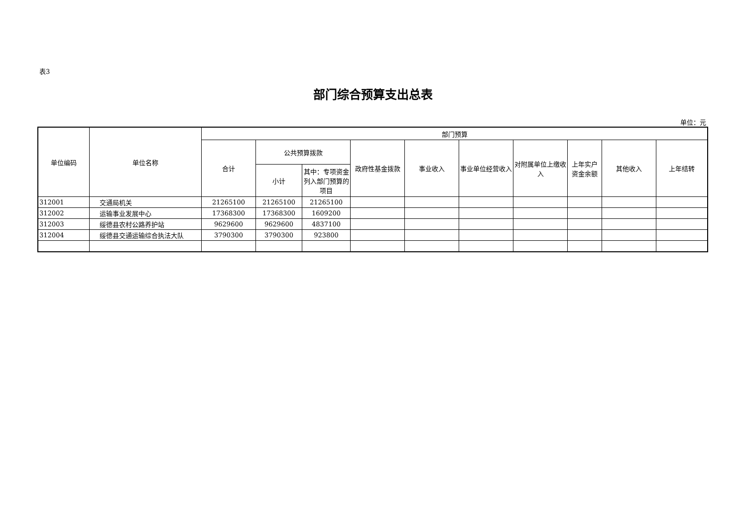表3
部门综合预算支出总表
单位：元
| 单位编码 | 单位名称 | 部门预算 | | | | | | | | | |
| --- | --- | --- | --- | --- | --- | --- | --- | --- | --- | --- | --- |
| | | 合计 | 公共预算拨款 | | 政府性基金拨款 | 事业收入 | 事业单位经营收入 | 对附属单位上缴收入 | 上年实户资金余额 | 其他收入 | 上年结转 |
| | | | 小计 | 其中：专项资金列入部门预算的项目 | | | | | | | |
| 312001 | 交通局机关 | 21265100 | 21265100 | 21265100 | | | | | | | |
| 312002 | 运输事业发展中心 | 17368300 | 17368300 | 1609200 | | | | | | | |
| 312003 | 绥德县农村公路养护站 | 9629600 | 9629600 | 4837100 | | | | | | | |
| 312004 | 绥德县交通运输综合执法大队 | 3790300 | 3790300 | 923800 | | | | | | | |